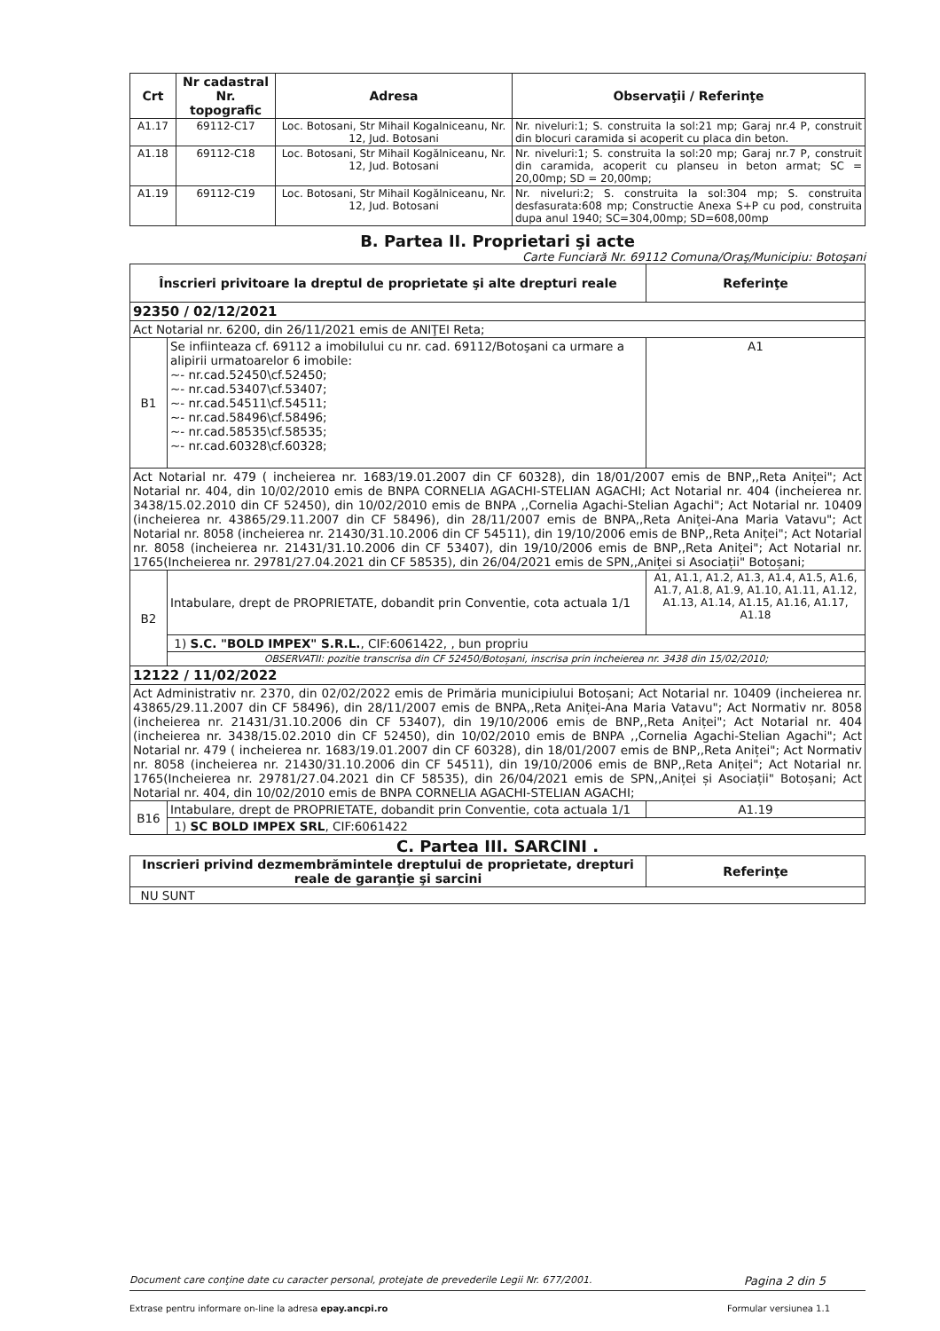| Crt | Nr cadastral Nr. topografic | Adresa | Observaţii / Referinţe |
| --- | --- | --- | --- |
| A1.17 | 69112-C17 | Loc. Botosani, Str Mihail Kogalniceanu, Nr. 12, Jud. Botosani | Nr. niveluri:1; S. construita la sol:21 mp; Garaj nr.4 P, construit din blocuri caramida si acoperit cu placa din beton. |
| A1.18 | 69112-C18 | Loc. Botosani, Str Mihail Kogălniceanu, Nr. 12, Jud. Botosani | Nr. niveluri:1; S. construita la sol:20 mp; Garaj nr.7 P, construit din caramida, acoperit cu planseu in beton armat; SC = 20,00mp; SD = 20,00mp; |
| A1.19 | 69112-C19 | Loc. Botosani, Str Mihail Kogălniceanu, Nr. 12, Jud. Botosani | Nr. niveluri:2; S. construita la sol:304 mp; S. construita desfasurata:608 mp; Constructie Anexa S+P cu pod, construita dupa anul 1940; SC=304,00mp; SD=608,00mp |
B. Partea II. Proprietari şi acte
Carte Funciară Nr. 69112 Comuna/Oraş/Municipiu: Botoşani
| Înscrieri privitoare la dreptul de proprietate şi alte drepturi reale | | Referinţe |
| --- | --- | --- |
| 92350 / 02/12/2021 | | |
| Act Notarial nr. 6200, din 26/11/2021 emis de ANIŢEI Reta; | | |
| B1 | Se infiinteaza cf. 69112 a imobilului cu nr. cad. 69112/Botoşani ca urmare a alipirii urmatoarelor 6 imobile: ~- nr.cad.52450\cf.52450; ~- nr.cad.53407\cf.53407; ~- nr.cad.54511\cf.54511; ~- nr.cad.58496\cf.58496; ~- nr.cad.58535\cf.58535; ~- nr.cad.60328\cf.60328; | A1 |
| Act Notarial nr. 479 ( incheierea nr. 1683/19.01.2007 din CF 60328), din 18/01/2007 emis de BNP,,Reta Aniței"; Act Notarial nr. 404, din 10/02/2010 emis de BNPA CORNELIA AGACHI-STELIAN AGACHI; Act Notarial nr. 404 (incheierea nr. 3438/15.02.2010 din CF 52450), din 10/02/2010 emis de BNPA ,,Cornelia Agachi-Stelian Agachi"; Act Notarial nr. 10409 (incheierea nr. 43865/29.11.2007 din CF 58496), din 28/11/2007 emis de BNPA,,Reta Aniței-Ana Maria Vatavu"; Act Notarial nr. 8058 (incheierea nr. 21430/31.10.2006 din CF 54511), din 19/10/2006 emis de BNP,,Reta Aniței"; Act Notarial nr. 8058 (incheierea nr. 21431/31.10.2006 din CF 53407), din 19/10/2006 emis de BNP,,Reta Aniței"; Act Notarial nr. 1765(Incheierea nr. 29781/27.04.2021 din CF 58535), din 26/04/2021 emis de SPN,,Aniței si Asociații" Botoșani; | | |
| B2 | Intabulare, drept de PROPRIETATE, dobandit prin Conventie, cota actuala 1/1 | A1, A1.1, A1.2, A1.3, A1.4, A1.5, A1.6, A1.7, A1.8, A1.9, A1.10, A1.11, A1.12, A1.13, A1.14, A1.15, A1.16, A1.17, A1.18 |
| | 1) S.C. "BOLD IMPEX" S.R.L. , CIF:6061422, , bun propriu | |
| | OBSERVATII: pozitie transcrisa din CF 52450/Botoșani, inscrisa prin incheierea nr. 3438 din 15/02/2010; | |
| 12122 / 11/02/2022 | | |
| Act Administrativ nr. 2370, din 02/02/2022 emis de Primăria municipiului Botoșani; Act Notarial nr. 10409 (incheierea nr. 43865/29.11.2007 din CF 58496), din 28/11/2007 emis de BNPA,,Reta Aniței-Ana Maria Vatavu"; Act Normativ nr. 8058 (incheierea nr. 21431/31.10.2006 din CF 53407), din 19/10/2006 emis de BNP,,Reta Aniței"; Act Notarial nr. 404 (incheierea nr. 3438/15.02.2010 din CF 52450), din 10/02/2010 emis de BNPA ,,Cornelia Agachi-Stelian Agachi"; Act Notarial nr. 479 ( incheierea nr. 1683/19.01.2007 din CF 60328), din 18/01/2007 emis de BNP,,Reta Aniței"; Act Normativ nr. 8058 (incheierea nr. 21430/31.10.2006 din CF 54511), din 19/10/2006 emis de BNP,,Reta Aniței"; Act Notarial nr. 1765(Incheierea nr. 29781/27.04.2021 din CF 58535), din 26/04/2021 emis de SPN,,Aniței și Asociații" Botoșani; Act Notarial nr. 404, din 10/02/2010 emis de BNPA CORNELIA AGACHI-STELIAN AGACHI; | | |
| B16 | Intabulare, drept de PROPRIETATE, dobandit prin Conventie, cota actuala 1/1 | A1.19 |
| | 1) SC BOLD IMPEX SRL , CIF:6061422 | |
C. Partea III. SARCINI .
| Inscrieri privind dezmembrămintele dreptului de proprietate, drepturi reale de garanţie şi sarcini | Referinţe |
| --- | --- |
| NU SUNT | |
Document care conţine date cu caracter personal, protejate de prevederile Legii Nr. 677/2001. Pagina 2 din 5
Extrase pentru informare on-line la adresa epay.ancpi.ro Formular versiunea 1.1